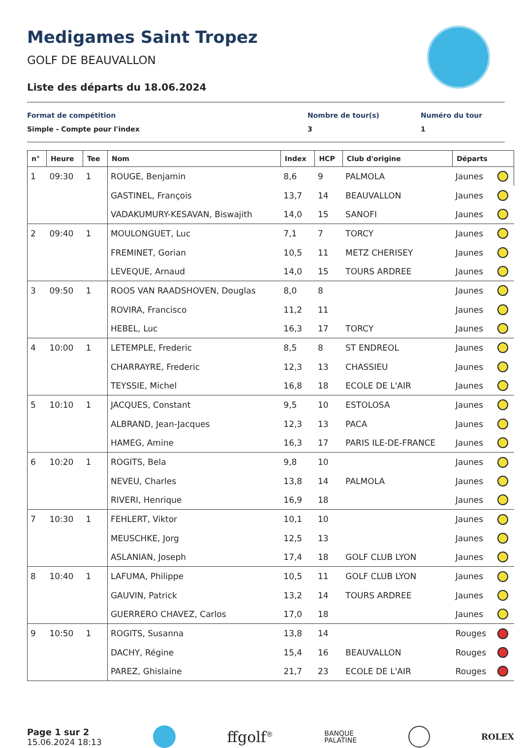Medigames Saint Tropez
GOLF DE BEAUVALLON
Liste des départs du 18.06.2024
Format de compétition
Simple - Compte pour l'index
Nombre de tour(s)
3
Numéro du tour
1
| n° | Heure | Tee | Nom | Index | HCP | Club d'origine | Départs | |
| --- | --- | --- | --- | --- | --- | --- | --- | --- |
| 1 | 09:30 | 1 | ROUGE, Benjamin | 8,6 | 9 | PALMOLA | Jaunes | |
| | | | GASTINEL, François | 13,7 | 14 | BEAUVALLON | Jaunes | |
| | | | VADAKUMURY-KESAVAN, Biswajith | 14,0 | 15 | SANOFI | Jaunes | |
| 2 | 09:40 | 1 | MOULONGUET, Luc | 7,1 | 7 | TORCY | Jaunes | |
| | | | FREMINET, Gorian | 10,5 | 11 | METZ CHERISEY | Jaunes | |
| | | | LEVEQUE, Arnaud | 14,0 | 15 | TOURS ARDREE | Jaunes | |
| 3 | 09:50 | 1 | ROOS VAN RAADSHOVEN, Douglas | 8,0 | 8 | | Jaunes | |
| | | | ROVIRA, Francisco | 11,2 | 11 | | Jaunes | |
| | | | HEBEL, Luc | 16,3 | 17 | TORCY | Jaunes | |
| 4 | 10:00 | 1 | LETEMPLE, Frederic | 8,5 | 8 | ST ENDREOL | Jaunes | |
| | | | CHARRAYRE, Frederic | 12,3 | 13 | CHASSIEU | Jaunes | |
| | | | TEYSSIE, Michel | 16,8 | 18 | ECOLE DE L'AIR | Jaunes | |
| 5 | 10:10 | 1 | JACQUES, Constant | 9,5 | 10 | ESTOLOSA | Jaunes | |
| | | | ALBRAND, Jean-Jacques | 12,3 | 13 | PACA | Jaunes | |
| | | | HAMEG, Amine | 16,3 | 17 | PARIS ILE-DE-FRANCE | Jaunes | |
| 6 | 10:20 | 1 | ROGITS, Bela | 9,8 | 10 | | Jaunes | |
| | | | NEVEU, Charles | 13,8 | 14 | PALMOLA | Jaunes | |
| | | | RIVERI, Henrique | 16,9 | 18 | | Jaunes | |
| 7 | 10:30 | 1 | FEHLERT, Viktor | 10,1 | 10 | | Jaunes | |
| | | | MEUSCHKE, Jorg | 12,5 | 13 | | Jaunes | |
| | | | ASLANIAN, Joseph | 17,4 | 18 | GOLF CLUB LYON | Jaunes | |
| 8 | 10:40 | 1 | LAFUMA, Philippe | 10,5 | 11 | GOLF CLUB LYON | Jaunes | |
| | | | GAUVIN, Patrick | 13,2 | 14 | TOURS ARDREE | Jaunes | |
| | | | GUERRERO CHAVEZ, Carlos | 17,0 | 18 | | Jaunes | |
| 9 | 10:50 | 1 | ROGITS, Susanna | 13,8 | 14 | | Rouges | |
| | | | DACHY, Régine | 15,4 | 16 | BEAUVALLON | Rouges | |
| | | | PAREZ, Ghislaine | 21,7 | 23 | ECOLE DE L'AIR | Rouges | |
Page 1 sur 2
15.06.2024 18:13
ffgolf<sup>®</sup>
BANQUE
PALATINE
ROLEX